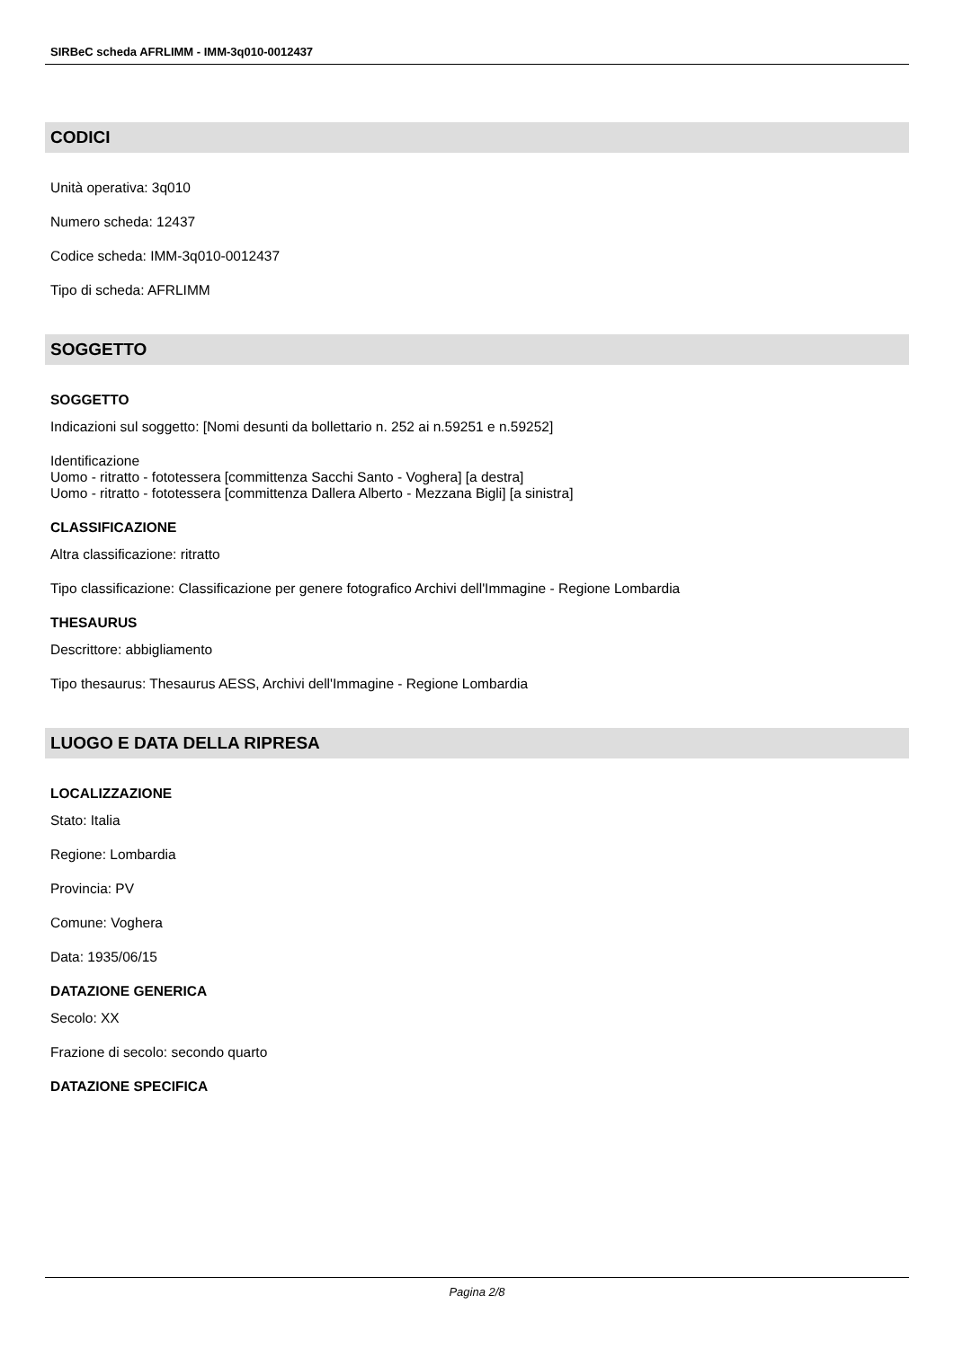SIRBeC scheda AFRLIMM - IMM-3q010-0012437
CODICI
Unità operativa: 3q010
Numero scheda: 12437
Codice scheda: IMM-3q010-0012437
Tipo di scheda: AFRLIMM
SOGGETTO
SOGGETTO
Indicazioni sul soggetto: [Nomi desunti da bollettario n. 252 ai n.59251 e n.59252]
Identificazione
Uomo - ritratto - fototessera [committenza Sacchi Santo - Voghera] [a destra]
Uomo - ritratto - fototessera [committenza Dallera Alberto - Mezzana Bigli] [a sinistra]
CLASSIFICAZIONE
Altra classificazione: ritratto
Tipo classificazione: Classificazione per genere fotografico Archivi dell'Immagine - Regione Lombardia
THESAURUS
Descrittore: abbigliamento
Tipo thesaurus: Thesaurus AESS, Archivi dell'Immagine - Regione Lombardia
LUOGO E DATA DELLA RIPRESA
LOCALIZZAZIONE
Stato: Italia
Regione: Lombardia
Provincia: PV
Comune: Voghera
Data: 1935/06/15
DATAZIONE GENERICA
Secolo: XX
Frazione di secolo: secondo quarto
DATAZIONE SPECIFICA
Pagina 2/8